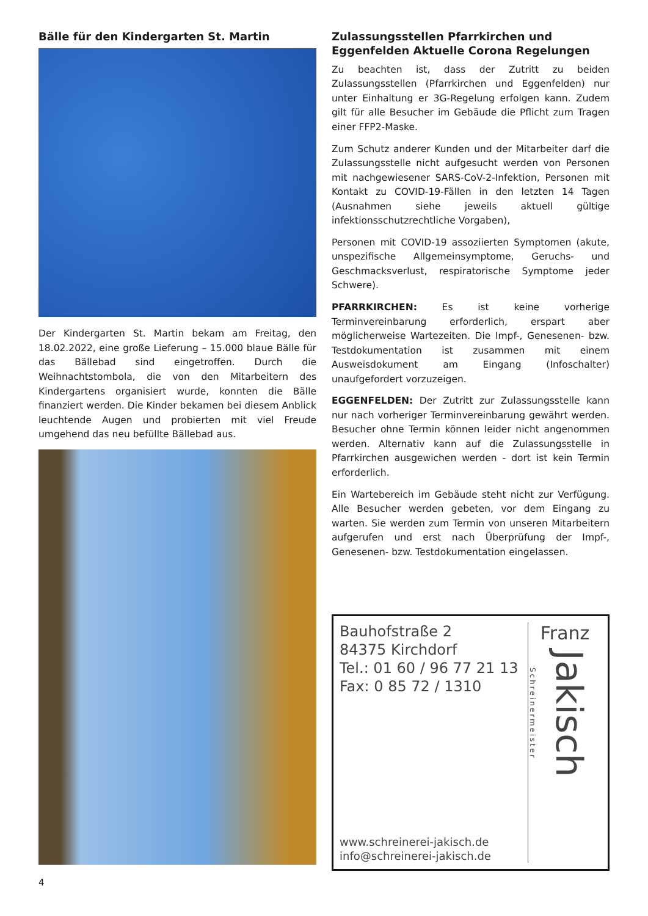Bälle für den Kindergarten St. Martin
Der Kindergarten St. Martin bekam am Freitag, den 18.02.2022, eine große Lieferung – 15.000 blaue Bälle für das Bällebad sind eingetroffen. Durch die Weihnachtstombola, die von den Mitarbeitern des Kindergartens organisiert wurde, konnten die Bälle finanziert werden. Die Kinder bekamen bei diesem Anblick leuchtende Augen und probierten mit viel Freude umgehend das neu befüllte Bällebad aus.
Zulassungsstellen Pfarrkirchen und Eggenfelden Aktuelle Corona Regelungen
Zu beachten ist, dass der Zutritt zu beiden Zulassungsstellen (Pfarrkirchen und Eggenfelden) nur unter Einhaltung er 3G-Regelung erfolgen kann. Zudem gilt für alle Besucher im Gebäude die Pflicht zum Tragen einer FFP2-Maske.
Zum Schutz anderer Kunden und der Mitarbeiter darf die Zulassungsstelle nicht aufgesucht werden von Personen mit nachgewiesener SARS-CoV-2-Infektion, Personen mit Kontakt zu COVID-19-Fällen in den letzten 14 Tagen (Ausnahmen siehe jeweils aktuell gültige infektionsschutzrechtliche Vorgaben),
Personen mit COVID-19 assoziierten Symptomen (akute, unspezifische Allgemeinsymptome, Geruchs- und Geschmacksverlust, respiratorische Symptome jeder Schwere).
PFARRKIRCHEN: Es ist keine vorherige Terminvereinbarung erforderlich, erspart aber möglicherweise Wartezeiten. Die Impf-, Genesenen- bzw. Testdokumentation ist zusammen mit einem Ausweisdokument am Eingang (Infoschalter) unaufgefordert vorzuzeigen.
EGGENFELDEN: Der Zutritt zur Zulassungsstelle kann nur nach vorheriger Terminvereinbarung gewährt werden. Besucher ohne Termin können leider nicht angenommen werden. Alternativ kann auf die Zulassungsstelle in Pfarrkirchen ausgewichen werden - dort ist kein Termin erforderlich.
Ein Wartebereich im Gebäude steht nicht zur Verfügung. Alle Besucher werden gebeten, vor dem Eingang zu warten. Sie werden zum Termin von unseren Mitarbeitern aufgerufen und erst nach Überprüfung der Impf-, Genesenen- bzw. Testdokumentation eingelassen.
Bauhofstraße 2
84375 Kirchdorf
Tel.: 01 60 / 96 77 21 13
Fax: 0 85 72 / 1310
www.schreinerei-jakisch.de
info@schreinerei-jakisch.de
Franz
Schreinermeister Jakisch
4